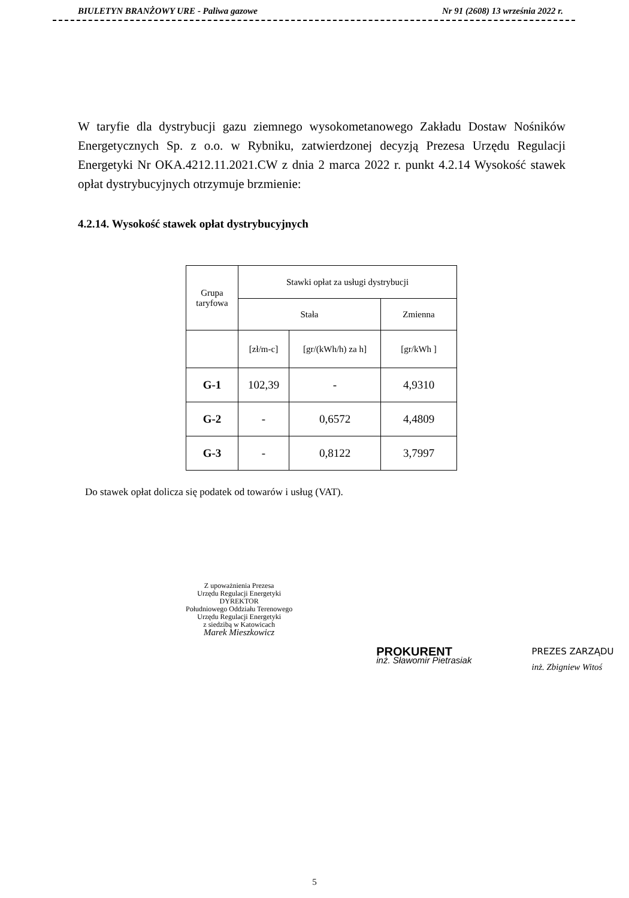BIULETYN BRANŻOWY URE - Paliwa gazowe Nr 91 (2608) 13 września 2022 r.
W taryfie dla dystrybucji gazu ziemnego wysokometanowego Zakładu Dostaw Nośników Energetycznych Sp. z o.o. w Rybniku, zatwierdzonej decyzją Prezesa Urzędu Regulacji Energetyki Nr OKA.4212.11.2021.CW z dnia 2 marca 2022 r. punkt 4.2.14 Wysokość stawek opłat dystrybucyjnych otrzymuje brzmienie:
4.2.14. Wysokość stawek opłat dystrybucyjnych
| Grupa taryfowa | Stawki opłat za usługi dystrybucji | | |
| --- | --- | --- | --- |
| | Stała | | Zmienna |
| | [zł/m-c] | [gr/(kWh/h) za h] | [gr/kWh ] |
| G-1 | 102,39 | - | 4,9310 |
| G-2 | - | 0,6572 | 4,4809 |
| G-3 | - | 0,8122 | 3,7997 |
Do stawek opłat dolicza się podatek od towarów i usług (VAT).
Z upoważnienia Prezesa
Urzędu Regulacji Energetyki
DYREKTOR
Południowego Oddziału Terenowego
Urzędu Regulacji Energetyki
z siedzibą w Katowicach
Marek Mieszkowicz
PROKURENT
inż. Sławomir Pietrasiak
PREZES ZARZĄDU
inż. Zbigniew Witoś
5